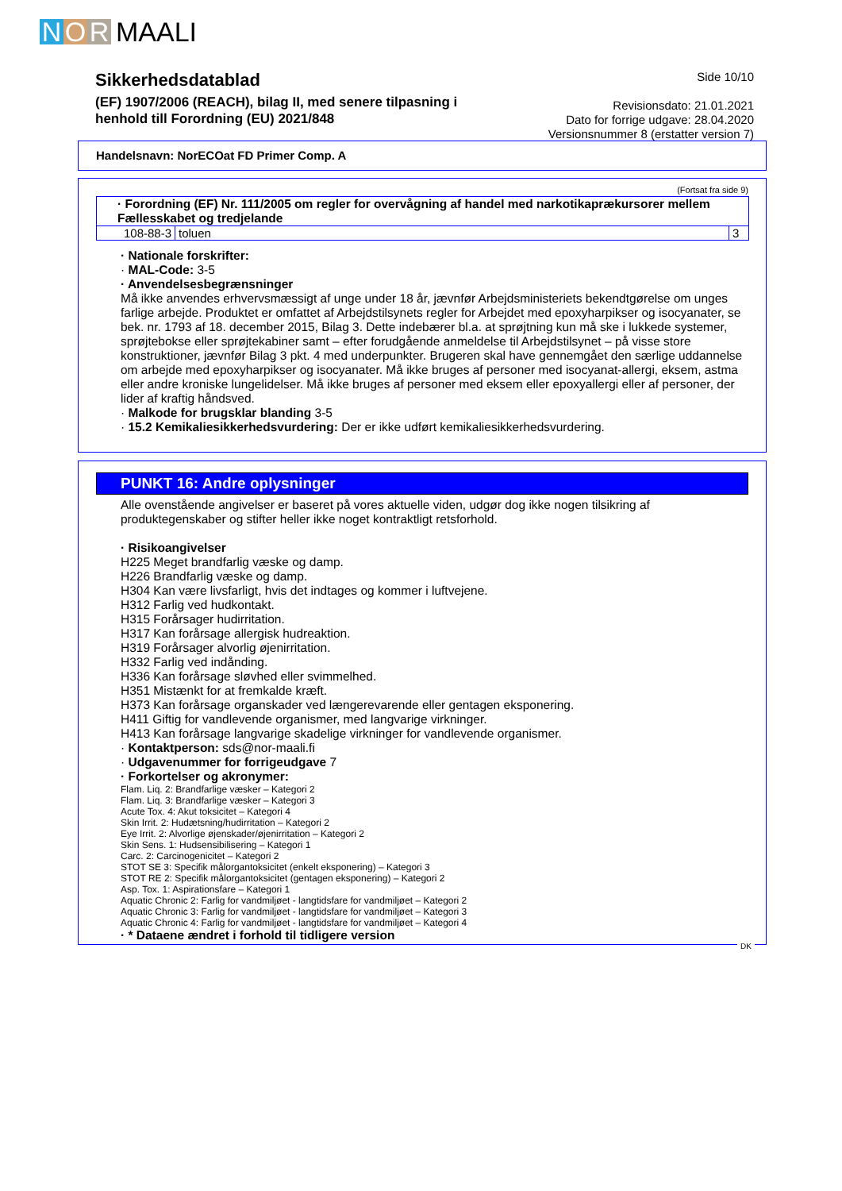N O R MAALI
Sikkerhedsdatablad
(EF) 1907/2006 (REACH), bilag II, med senere tilpasning i
henhold till Forordning (EU) 2021/848
Side 10/10
Revisionsdato: 21.01.2021
Dato for forrige udgave: 28.04.2020
Versionsnummer 8 (erstatter version 7)
Handelsnavn: NorECOat FD Primer Comp. A
(Fortsat fra side 9)
| · Forordning (EF) Nr. 111/2005 om regler for overvågning af handel med narkotikaprækursorer mellem Fællesskabet og tredjelande | | |
| 108-88-3 | toluen | 3 |
· Nationale forskrifter:
· MAL-Code: 3-5
· Anvendelsesbegrænsninger
Må ikke anvendes erhvervsmæssigt af unge under 18 år, jævnfør Arbejdsministeriets bekendtgørelse om unges farlige arbejde. Produktet er omfattet af Arbejdstilsynets regler for Arbejdet med epoxyharpikser og isocyanater, se bek. nr. 1793 af 18. december 2015, Bilag 3. Dette indebærer bl.a. at sprøjtning kun må ske i lukkede systemer, sprøjtebokse eller sprøjtekabiner samt – efter forudgående anmeldelse til Arbejdstilsynet – på visse store konstruktioner, jævnfør Bilag 3 pkt. 4 med underpunkter. Brugeren skal have gennemgået den særlige uddannelse om arbejde med epoxyharpikser og isocyanater. Må ikke bruges af personer med isocyanat-allergi, eksem, astma eller andre kroniske lungelidelser. Må ikke bruges af personer med eksem eller epoxyallergi eller af personer, der lider af kraftig håndsved.
· Malkode for brugsklar blanding 3-5
· 15.2 Kemikaliesikkerhedsvurdering: Der er ikke udført kemikaliesikkerhedsvurdering.
PUNKT 16: Andre oplysninger
Alle ovenstående angivelser er baseret på vores aktuelle viden, udgør dog ikke nogen tilsikring af produktegenskaber og stifter heller ikke noget kontraktligt retsforhold.
· Risikoangivelser
H225 Meget brandfarlig væske og damp.
H226 Brandfarlig væske og damp.
H304 Kan være livsfarligt, hvis det indtages og kommer i luftvejene.
H312 Farlig ved hudkontakt.
H315 Forårsager hudirritation.
H317 Kan forårsage allergisk hudreaktion.
H319 Forårsager alvorlig øjenirritation.
H332 Farlig ved indånding.
H336 Kan forårsage sløvhed eller svimmelhed.
H351 Mistænkt for at fremkalde kræft.
H373 Kan forårsage organskader ved længerevarende eller gentagen eksponering.
H411 Giftig for vandlevende organismer, med langvarige virkninger.
H413 Kan forårsage langvarige skadelige virkninger for vandlevende organismer.
· Kontaktperson: sds@nor-maali.fi
· Udgavenummer for forrigeudgave 7
· Forkortelser og akronymer:
Flam. Liq. 2: Brandfarlige væsker – Kategori 2
Flam. Liq. 3: Brandfarlige væsker – Kategori 3
Acute Tox. 4: Akut toksicitet – Kategori 4
Skin Irrit. 2: Hudætsning/hudirritation – Kategori 2
Eye Irrit. 2: Alvorlige øjenskader/øjenirritation – Kategori 2
Skin Sens. 1: Hudsensibilisering – Kategori 1
Carc. 2: Carcinogenicitet – Kategori 2
STOT SE 3: Specifik målorgantoksicitet (enkelt eksponering) – Kategori 3
STOT RE 2: Specifik målorgantoksicitet (gentagen eksponering) – Kategori 2
Asp. Tox. 1: Aspirationsfare – Kategori 1
Aquatic Chronic 2: Farlig for vandmiljøet - langtidsfare for vandmiljøet – Kategori 2
Aquatic Chronic 3: Farlig for vandmiljøet - langtidsfare for vandmiljøet – Kategori 3
Aquatic Chronic 4: Farlig for vandmiljøet - langtidsfare for vandmiljøet – Kategori 4
· * Dataene ændret i forhold til tidligere version
DK